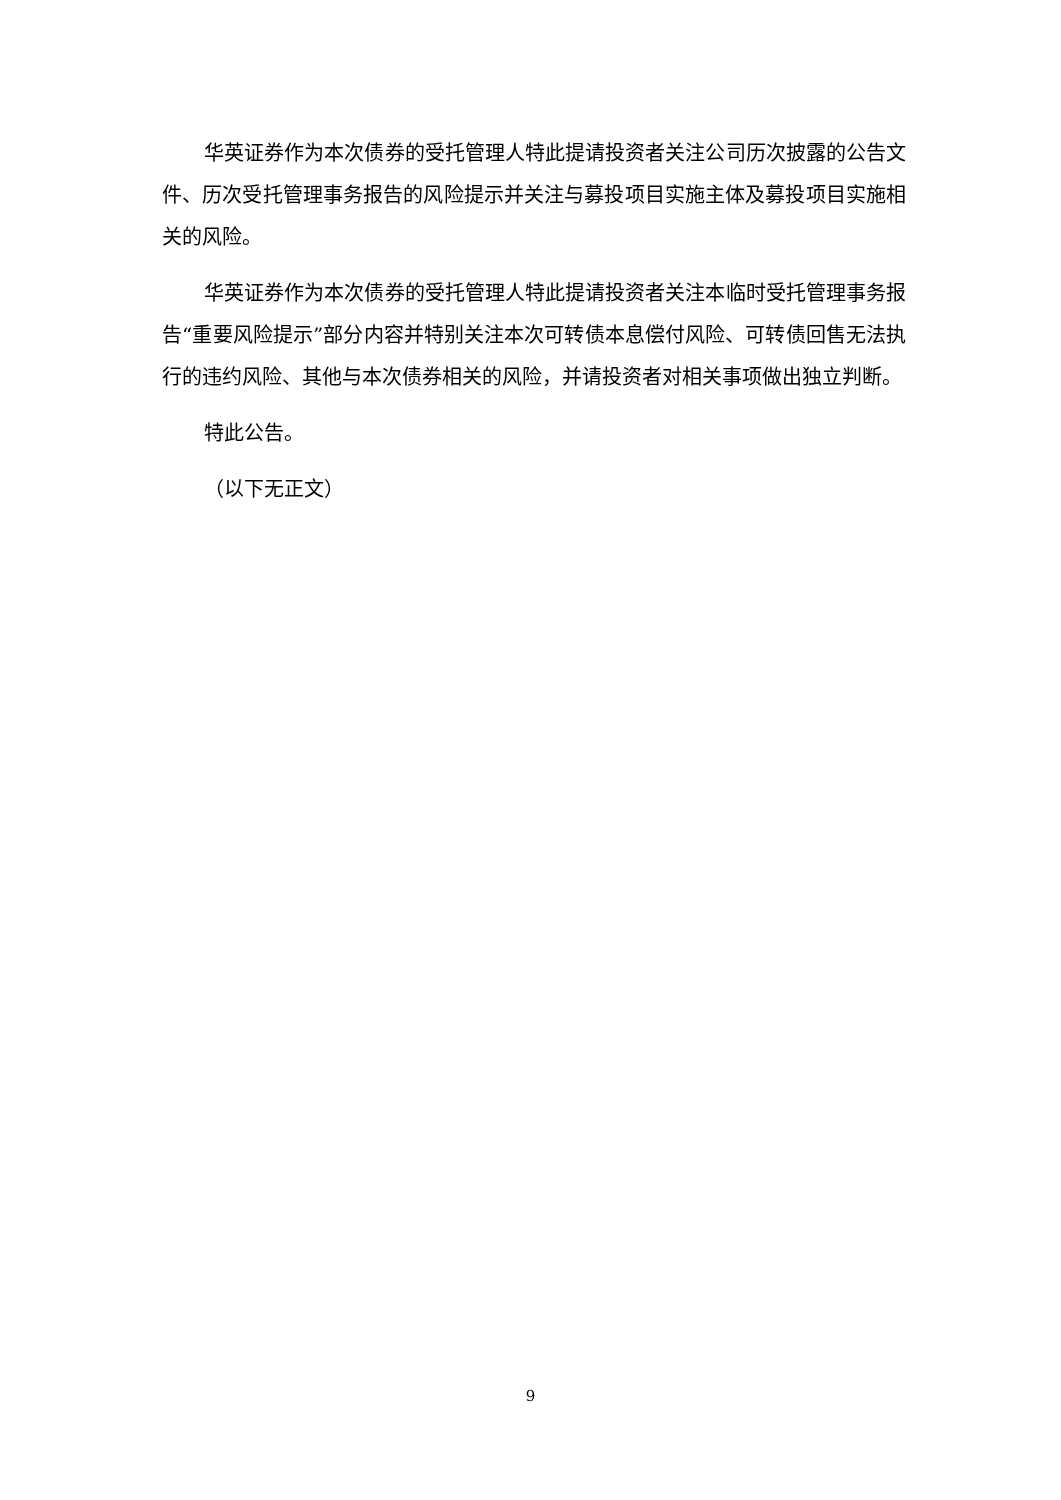华英证券作为本次债券的受托管理人特此提请投资者关注公司历次披露的公告文件、历次受托管理事务报告的风险提示并关注与募投项目实施主体及募投项目实施相关的风险。
华英证券作为本次债券的受托管理人特此提请投资者关注本临时受托管理事务报告“重要风险提示”部分内容并特别关注本次可转债本息偿付风险、可转债回售无法执行的违约风险、其他与本次债券相关的风险，并请投资者对相关事项做出独立判断。
特此公告。
（以下无正文）
9